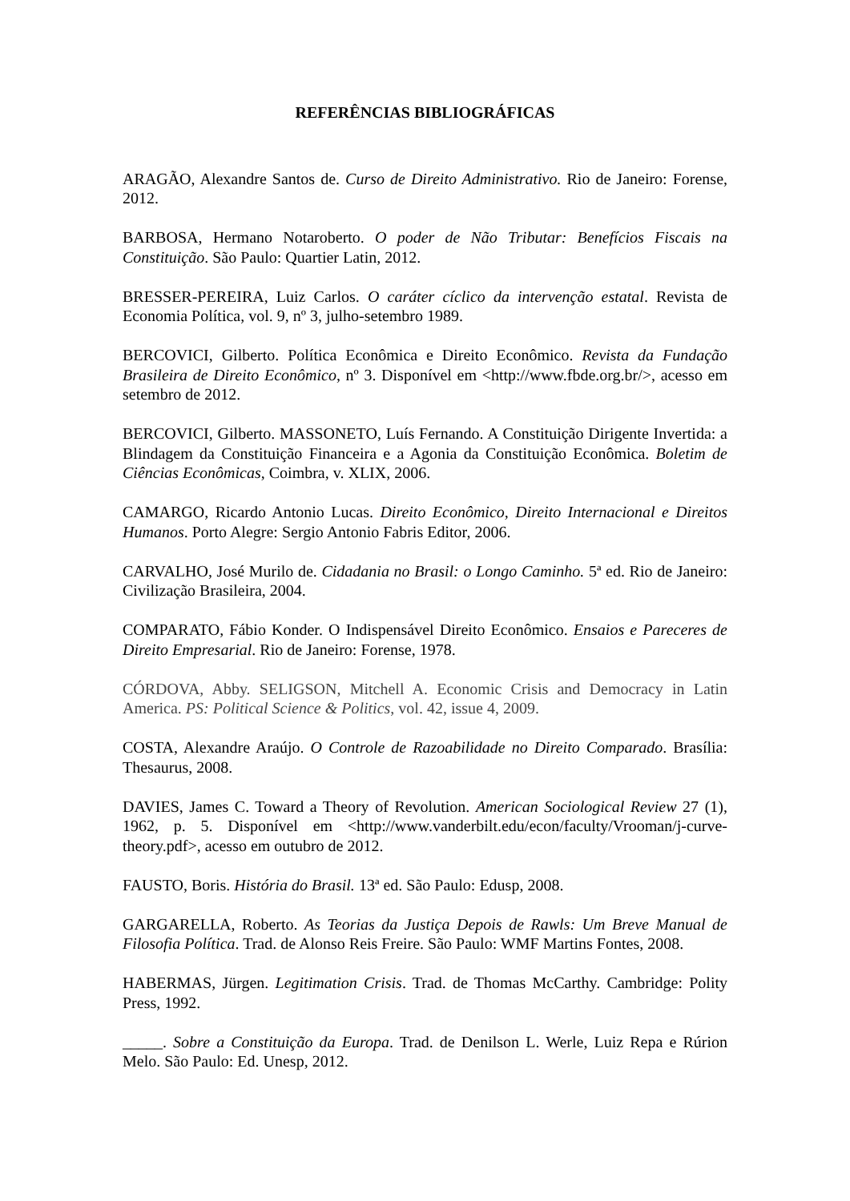REFERÊNCIAS BIBLIOGRÁFICAS
ARAGÃO, Alexandre Santos de. Curso de Direito Administrativo. Rio de Janeiro: Forense, 2012.
BARBOSA, Hermano Notaroberto. O poder de Não Tributar: Benefícios Fiscais na Constituição. São Paulo: Quartier Latin, 2012.
BRESSER-PEREIRA, Luiz Carlos. O caráter cíclico da intervenção estatal. Revista de Economia Política, vol. 9, nº 3, julho-setembro 1989.
BERCOVICI, Gilberto. Política Econômica e Direito Econômico. Revista da Fundação Brasileira de Direito Econômico, nº 3. Disponível em <http://www.fbde.org.br/>, acesso em setembro de 2012.
BERCOVICI, Gilberto. MASSONETO, Luís Fernando. A Constituição Dirigente Invertida: a Blindagem da Constituição Financeira e a Agonia da Constituição Econômica. Boletim de Ciências Econômicas, Coimbra, v. XLIX, 2006.
CAMARGO, Ricardo Antonio Lucas. Direito Econômico, Direito Internacional e Direitos Humanos. Porto Alegre: Sergio Antonio Fabris Editor, 2006.
CARVALHO, José Murilo de. Cidadania no Brasil: o Longo Caminho. 5ª ed. Rio de Janeiro: Civilização Brasileira, 2004.
COMPARATO, Fábio Konder. O Indispensável Direito Econômico. Ensaios e Pareceres de Direito Empresarial. Rio de Janeiro: Forense, 1978.
CÓRDOVA, Abby. SELIGSON, Mitchell A. Economic Crisis and Democracy in Latin America. PS: Political Science & Politics, vol. 42, issue 4, 2009.
COSTA, Alexandre Araújo. O Controle de Razoabilidade no Direito Comparado. Brasília: Thesaurus, 2008.
DAVIES, James C. Toward a Theory of Revolution. American Sociological Review 27 (1), 1962, p. 5. Disponível em <http://www.vanderbilt.edu/econ/faculty/Vrooman/j-curve-theory.pdf>, acesso em outubro de 2012.
FAUSTO, Boris. História do Brasil. 13ª ed. São Paulo: Edusp, 2008.
GARGARELLA, Roberto. As Teorias da Justiça Depois de Rawls: Um Breve Manual de Filosofia Política. Trad. de Alonso Reis Freire. São Paulo: WMF Martins Fontes, 2008.
HABERMAS, Jürgen. Legitimation Crisis. Trad. de Thomas McCarthy. Cambridge: Polity Press, 1992.
_____. Sobre a Constituição da Europa. Trad. de Denilson L. Werle, Luiz Repa e Rúrion Melo. São Paulo: Ed. Unesp, 2012.